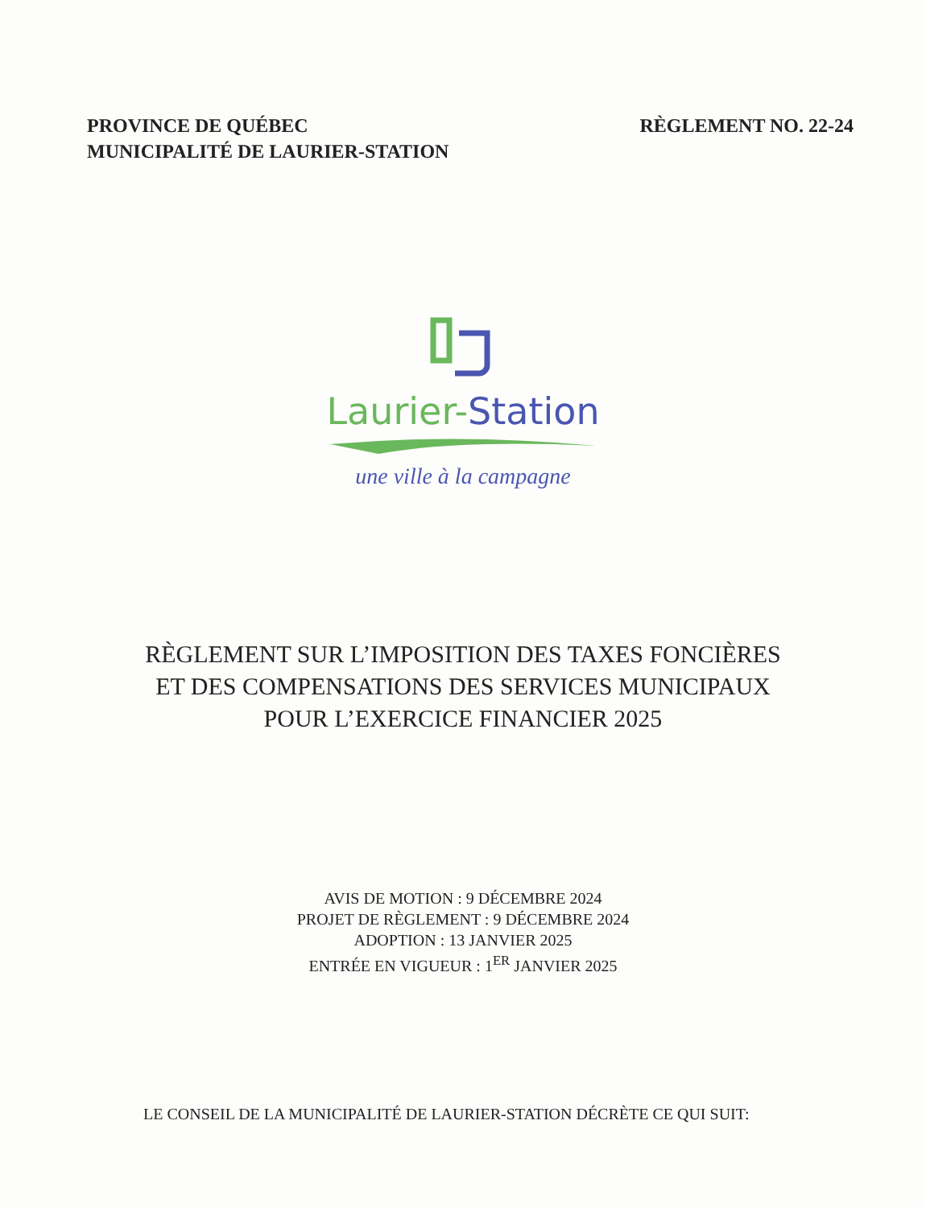PROVINCE DE QUÉBEC
MUNICIPALITÉ DE LAURIER-STATION
RÈGLEMENT NO. 22-24
Laurier-Station
une ville à la campagne
RÈGLEMENT SUR L’IMPOSITION DES TAXES FONCIÈRES
ET DES COMPENSATIONS DES SERVICES MUNICIPAUX
POUR L’EXERCICE FINANCIER 2025
AVIS DE MOTION : 9 DÉCEMBRE 2024
PROJET DE RÈGLEMENT : 9 DÉCEMBRE 2024
ADOPTION : 13 JANVIER 2025
ENTRÉE EN VIGUEUR : 1<sup>ER</sup> JANVIER 2025
LE CONSEIL DE LA MUNICIPALITÉ DE LAURIER-STATION DÉCRÈTE CE QUI SUIT: